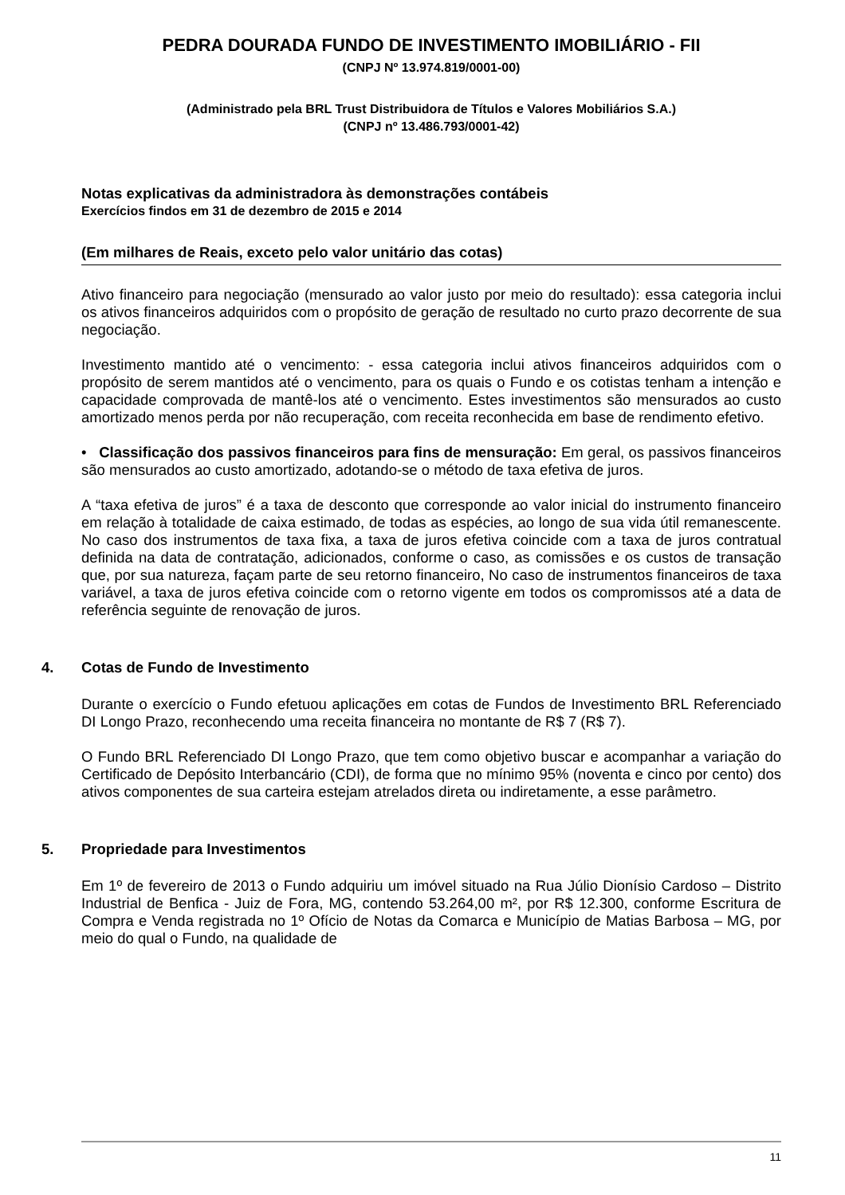PEDRA DOURADA FUNDO DE INVESTIMENTO IMOBILIÁRIO - FII
(CNPJ Nº 13.974.819/0001-00)
(Administrado pela BRL Trust Distribuidora de Títulos e Valores Mobiliários S.A.)
(CNPJ nº 13.486.793/0001-42)
Notas explicativas da administradora às demonstrações contábeis
Exercícios findos em 31 de dezembro de 2015 e 2014
(Em milhares de Reais, exceto pelo valor unitário das cotas)
Ativo financeiro para negociação (mensurado ao valor justo por meio do resultado): essa categoria inclui os ativos financeiros adquiridos com o propósito de geração de resultado no curto prazo decorrente de sua negociação.
Investimento mantido até o vencimento: - essa categoria inclui ativos financeiros adquiridos com o propósito de serem mantidos até o vencimento, para os quais o Fundo e os cotistas tenham a intenção e capacidade comprovada de mantê-los até o vencimento. Estes investimentos são mensurados ao custo amortizado menos perda por não recuperação, com receita reconhecida em base de rendimento efetivo.
• Classificação dos passivos financeiros para fins de mensuração: Em geral, os passivos financeiros são mensurados ao custo amortizado, adotando-se o método de taxa efetiva de juros.
A “taxa efetiva de juros” é a taxa de desconto que corresponde ao valor inicial do instrumento financeiro em relação à totalidade de caixa estimado, de todas as espécies, ao longo de sua vida útil remanescente. No caso dos instrumentos de taxa fixa, a taxa de juros efetiva coincide com a taxa de juros contratual definida na data de contratação, adicionados, conforme o caso, as comissões e os custos de transação que, por sua natureza, façam parte de seu retorno financeiro, No caso de instrumentos financeiros de taxa variável, a taxa de juros efetiva coincide com o retorno vigente em todos os compromissos até a data de referência seguinte de renovação de juros.
4. Cotas de Fundo de Investimento
Durante o exercício o Fundo efetuou aplicações em cotas de Fundos de Investimento BRL Referenciado DI Longo Prazo, reconhecendo uma receita financeira no montante de R$ 7 (R$ 7).
O Fundo BRL Referenciado DI Longo Prazo, que tem como objetivo buscar e acompanhar a variação do Certificado de Depósito Interbancário (CDI), de forma que no mínimo 95% (noventa e cinco por cento) dos ativos componentes de sua carteira estejam atrelados direta ou indiretamente, a esse parâmetro.
5. Propriedade para Investimentos
Em 1º de fevereiro de 2013 o Fundo adquiriu um imóvel situado na Rua Júlio Dionísio Cardoso – Distrito Industrial de Benfica - Juiz de Fora, MG, contendo 53.264,00 m², por R$ 12.300, conforme Escritura de Compra e Venda registrada no 1º Ofício de Notas da Comarca e Município de Matias Barbosa – MG, por meio do qual o Fundo, na qualidade de
11